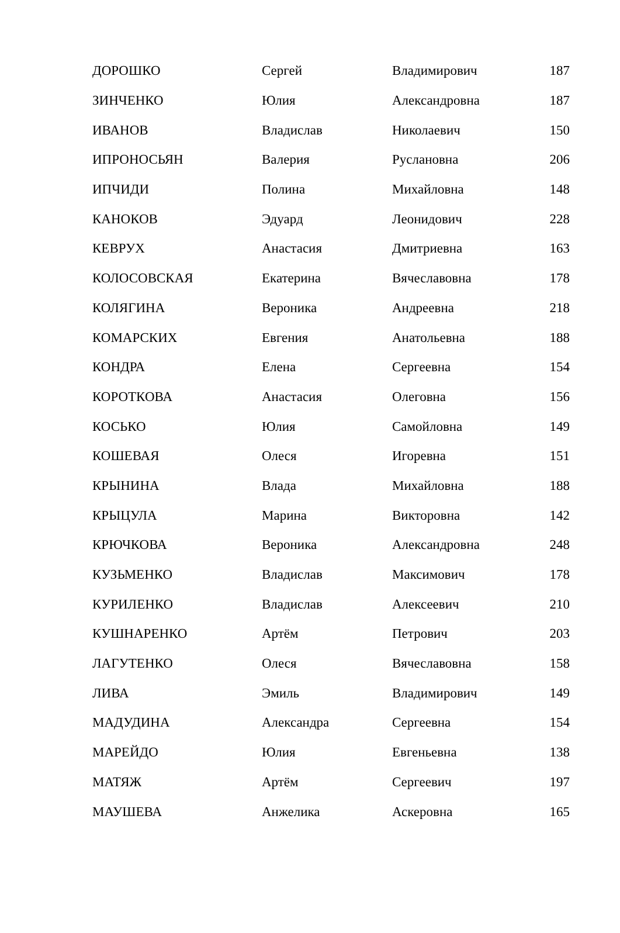| ДОРОШКО | Сергей | Владимирович | 187 |
| ЗИНЧЕНКО | Юлия | Александровна | 187 |
| ИВАНОВ | Владислав | Николаевич | 150 |
| ИПРОНОСЬЯН | Валерия | Руслановна | 206 |
| ИПЧИДИ | Полина | Михайловна | 148 |
| КАНОКОВ | Эдуард | Леонидович | 228 |
| КЕВРУХ | Анастасия | Дмитриевна | 163 |
| КОЛОСОВСКАЯ | Екатерина | Вячеславовна | 178 |
| КОЛЯГИНА | Вероника | Андреевна | 218 |
| КОМАРСКИХ | Евгения | Анатольевна | 188 |
| КОНДРА | Елена | Сергеевна | 154 |
| КОРОТКОВА | Анастасия | Олеговна | 156 |
| КОСЬКО | Юлия | Самойловна | 149 |
| КОШЕВАЯ | Олеся | Игоревна | 151 |
| КРЫНИНА | Влада | Михайловна | 188 |
| КРЫЦУЛА | Марина | Викторовна | 142 |
| КРЮЧКОВА | Вероника | Александровна | 248 |
| КУЗЬМЕНКО | Владислав | Максимович | 178 |
| КУРИЛЕНКО | Владислав | Алексеевич | 210 |
| КУШНАРЕНКО | Артём | Петрович | 203 |
| ЛАГУТЕНКО | Олеся | Вячеславовна | 158 |
| ЛИВА | Эмиль | Владимирович | 149 |
| МАДУДИНА | Александра | Сергеевна | 154 |
| МАРЕЙДО | Юлия | Евгеньевна | 138 |
| МАТЯЖ | Артём | Сергеевич | 197 |
| МАУШЕВА | Анжелика | Аскеровна | 165 |